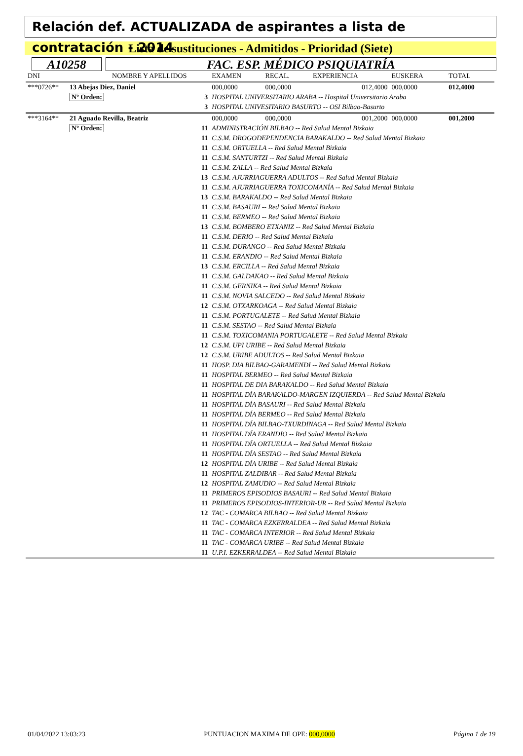Relación def. ACTUALIZADA de aspirantes a lista de contratación - 2014
Lista de sustituciones - Admitidos - Prioridad (Siete)
A10258 FAC. ESP. MÉDICO PSIQUIATRÍA
| DNI | NOMBRE Y APELLIDOS | | | EXAMEN | RECAL. | EXPERIENCIA | EUSKERA | TOTAL |
| --- | --- | --- | --- | --- | --- | --- | --- | --- |
| ***0726** | 13 Abejas Diez, Daniel | | | 000,0000 | 000,0000 | 012,4000 | 000,0000 | 012,4000 |
| | Nº Orden: | 3 | HOSPITAL UNIVERSITARIO ARABA -- Hospital Universitario Araba | | | | | |
| | | 3 | HOSPITAL UNIVESITARIO BASURTO -- OSI Bilbao-Basurto | | | | | |
| ***3164** | 21 Aguado Revilla, Beatriz | | | 000,0000 | 000,0000 | 001,2000 | 000,0000 | 001,2000 |
| | Nº Orden: | 11 | ADMINISTRACIÓN BILBAO -- Red Salud Mental Bizkaia | | | | | |
| | | 11 | C.S.M. DROGODEPENDENCIA BARAKALDO -- Red Salud Mental Bizkaia | | | | | |
| | | 11 | C.S.M. ORTUELLA -- Red Salud Mental Bizkaia | | | | | |
| | | 11 | C.S.M. SANTURTZI -- Red Salud Mental Bizkaia | | | | | |
| | | 11 | C.S.M. ZALLA -- Red Salud Mental Bizkaia | | | | | |
| | | 13 | C.S.M. AJURRIAGUERRA ADULTOS -- Red Salud Mental Bizkaia | | | | | |
| | | 11 | C.S.M. AJURRIAGUERRA TOXICOMANÍA -- Red Salud Mental Bizkaia | | | | | |
| | | 13 | C.S.M. BARAKALDO -- Red Salud Mental Bizkaia | | | | | |
| | | 11 | C.S.M. BASAURI -- Red Salud Mental Bizkaia | | | | | |
| | | 11 | C.S.M. BERMEO -- Red Salud Mental Bizkaia | | | | | |
| | | 13 | C.S.M. BOMBERO ETXANIZ -- Red Salud Mental Bizkaia | | | | | |
| | | 11 | C.S.M. DERIO -- Red Salud Mental Bizkaia | | | | | |
| | | 11 | C.S.M. DURANGO -- Red Salud Mental Bizkaia | | | | | |
| | | 11 | C.S.M. ERANDIO -- Red Salud Mental Bizkaia | | | | | |
| | | 13 | C.S.M. ERCILLA -- Red Salud Mental Bizkaia | | | | | |
| | | 11 | C.S.M. GALDAKAO -- Red Salud Mental Bizkaia | | | | | |
| | | 11 | C.S.M. GERNIKA -- Red Salud Mental Bizkaia | | | | | |
| | | 11 | C.S.M. NOVIA SALCEDO -- Red Salud Mental Bizkaia | | | | | |
| | | 12 | C.S.M. OTXARKOAGA -- Red Salud Mental Bizkaia | | | | | |
| | | 11 | C.S.M. PORTUGALETE -- Red Salud Mental Bizkaia | | | | | |
| | | 11 | C.S.M. SESTAO -- Red Salud Mental Bizkaia | | | | | |
| | | 11 | C.S.M. TOXICOMANIA PORTUGALETE -- Red Salud Mental Bizkaia | | | | | |
| | | 12 | C.S.M. UPI URIBE -- Red Salud Mental Bizkaia | | | | | |
| | | 12 | C.S.M. URIBE ADULTOS -- Red Salud Mental Bizkaia | | | | | |
| | | 11 | HOSP. DIA BILBAO-GARAMENDI -- Red Salud Mental Bizkaia | | | | | |
| | | 11 | HOSPITAL BERMEO -- Red Salud Mental Bizkaia | | | | | |
| | | 11 | HOSPITAL DE DIA BARAKALDO -- Red Salud Mental Bizkaia | | | | | |
| | | 11 | HOSPITAL DÍA BARAKALDO-MARGEN IZQUIERDA -- Red Salud Mental Bizkaia | | | | | |
| | | 11 | HOSPITAL DÍA BASAURI -- Red Salud Mental Bizkaia | | | | | |
| | | 11 | HOSPITAL DÍA BERMEO -- Red Salud Mental Bizkaia | | | | | |
| | | 11 | HOSPITAL DÍA BILBAO-TXURDINAGA -- Red Salud Mental Bizkaia | | | | | |
| | | 11 | HOSPITAL DÍA ERANDIO -- Red Salud Mental Bizkaia | | | | | |
| | | 11 | HOSPITAL DÍA ORTUELLA -- Red Salud Mental Bizkaia | | | | | |
| | | 11 | HOSPITAL DÍA SESTAO -- Red Salud Mental Bizkaia | | | | | |
| | | 12 | HOSPITAL DÍA URIBE -- Red Salud Mental Bizkaia | | | | | |
| | | 11 | HOSPITAL ZALDIBAR -- Red Salud Mental Bizkaia | | | | | |
| | | 12 | HOSPITAL ZAMUDIO -- Red Salud Mental Bizkaia | | | | | |
| | | 11 | PRIMEROS EPISODIOS BASAURI -- Red Salud Mental Bizkaia | | | | | |
| | | 11 | PRIMEROS EPISODIOS-INTERIOR-UR -- Red Salud Mental Bizkaia | | | | | |
| | | 12 | TAC - COMARCA BILBAO -- Red Salud Mental Bizkaia | | | | | |
| | | 11 | TAC - COMARCA EZKERRALDEA -- Red Salud Mental Bizkaia | | | | | |
| | | 11 | TAC - COMARCA INTERIOR -- Red Salud Mental Bizkaia | | | | | |
| | | 11 | TAC - COMARCA URIBE -- Red Salud Mental Bizkaia | | | | | |
| | | 11 | U.P.I. EZKERRALDEA -- Red Salud Mental Bizkaia | | | | | |
01/04/2022 13:03:23 PUNTUACION MAXIMA DE OPE: 000,0000 Página 1 de 19